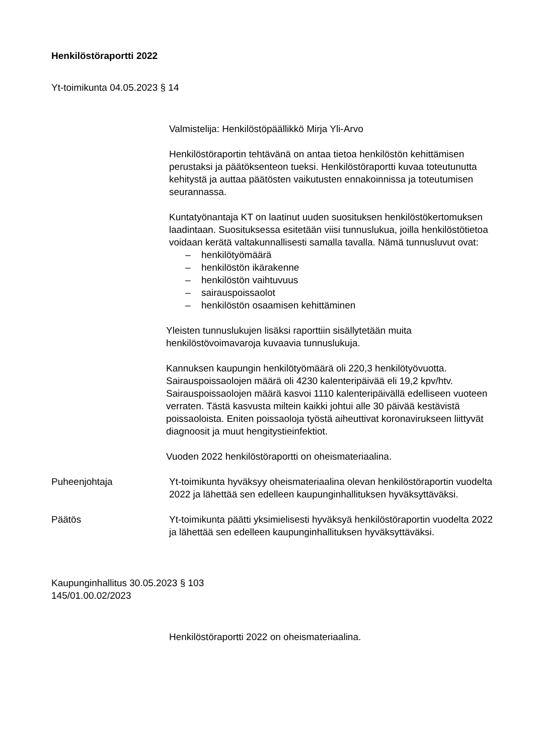Henkilöstöraportti 2022
Yt-toimikunta 04.05.2023 § 14
Valmistelija: Henkilöstöpäällikkö Mirja Yli-Arvo
Henkilöstöraportin tehtävänä on antaa tietoa henkilöstön kehittämisen perustaksi ja päätöksenteon tueksi. Henkilöstöraportti kuvaa toteutunutta kehitystä ja auttaa päätösten vaikutusten ennakoinnissa ja toteutumisen seurannassa.
Kuntatyönantaja KT on laatinut uuden suosituksen henkilöstökertomuksen laadintaan. Suosituksessa esitetään viisi tunnuslukua, joilla henkilöstötietoa voidaan kerätä valtakunnallisesti samalla tavalla. Nämä tunnusluvut ovat:
– henkilötyömäärä
– henkilöstön ikärakenne
– henkilöstön vaihtuvuus
– sairauspoissaolot
– henkilöstön osaamisen kehittäminen
Yleisten tunnuslukujen lisäksi raporttiin sisällytetään muita henkilöstövoimavaroja kuvaavia tunnuslukuja.
Kannuksen kaupungin henkilötyömäärä oli 220,3 henkilötyövuotta. Sairauspoissaolojen määrä oli 4230 kalenteripäivää eli 19,2 kpv/htv. Sairauspoissaolojen määrä kasvoi 1110 kalenteripäivällä edelliseen vuoteen verraten. Tästä kasvusta miltein kaikki johtui alle 30 päivää kestävistä poissaoloista. Eniten poissaoloja työstä aiheuttivat koronavirukseen liittyvät diagnoosit ja muut hengitystieinfektiot.
Vuoden 2022 henkilöstöraportti on oheismateriaalina.
Puheenjohtaja Yt-toimikunta hyväksyy oheismateriaalina olevan henkilöstöraportin vuodelta 2022 ja lähettää sen edelleen kaupunginhallituksen hyväksyttäväksi.
Päätös Yt-toimikunta päätti yksimielisesti hyväksyä henkilöstöraportin vuodelta 2022 ja lähettää sen edelleen kaupunginhallituksen hyväksyttäväksi.
Kaupunginhallitus 30.05.2023 § 103
145/01.00.02/2023
Henkilöstöraportti 2022 on oheismateriaalina.